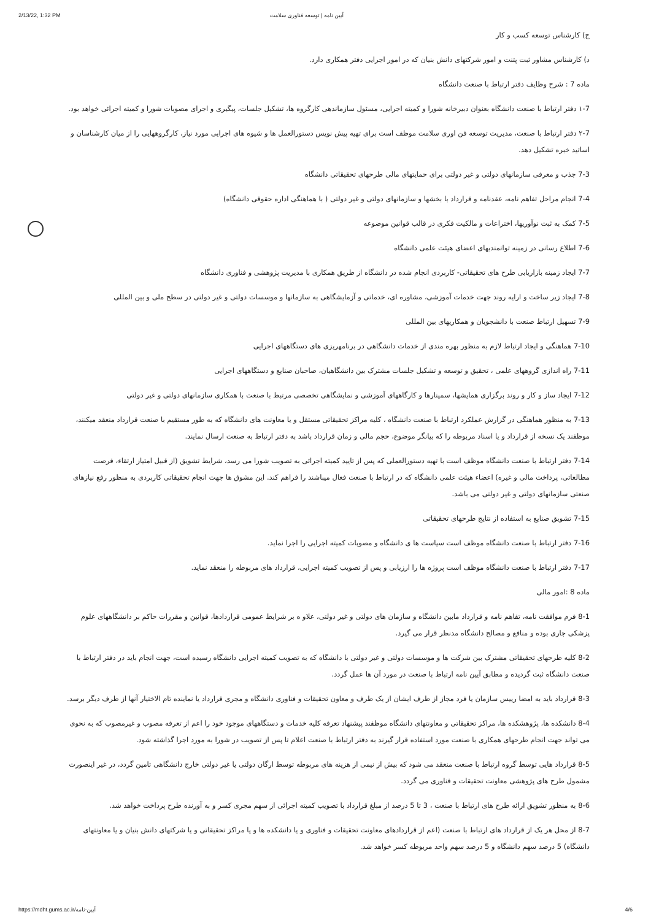2/13/22, 1:32 PM آیین نامه | توسعه فناوری سلامت
ج) کارشناس توسعه کسب و کار
د) کارشناس مشاور ثبت پتنت و امور شرکتهای دانش بنیان که در امور اجرایی دفتر همکاری دارد.
ماده 7 : شرح وظایف دفتر ارتباط با صنعت دانشگاه
۱-7 دفتر ارتباط با صنعت دانشگاه بعنوان دبیرخانه شورا و کمیته اجرایی، مسئول سازماندهی کارگروه ها، تشکیل جلسات، پیگیری و اجرای مصوبات شورا و کمیته اجرائی خواهد بود.
۲-7 دفتر ارتباط با صنعت، مدیریت توسعه فن اوری سلامت موظف است برای تهیه پیش نویس دستورالعمل ها و شیوه های اجرایی مورد نیاز، کارگروههایی را از میان کارشناسان و اساتید خبره تشکیل دهد.
7-3 جذب و معرفی سازمانهای دولتی و غیر دولتی برای حمایتهای مالی طرحهای تحقیقاتی دانشگاه
7-4 انجام مراحل تفاهم نامه، عقدنامه و قرارداد با بخشها و سازمانهای دولتی و غیر دولتی ( با هماهنگی اداره حقوقی دانشگاه)
7-5 کمک به ثبت نوآوریها، اختراعات و مالکیت فکری در قالب قوانین موضوعه
7-6 اطلاع رسانی در زمینه توانمندیهای اعضای هیئت علمی دانشگاه
7-7 ایجاد زمینه بازاریابی طرح های تحقیقاتی- کاربردی انجام شده در دانشگاه از طریق همکاری با مدیریت پژوهشی و فناوری دانشگاه
7-8 ایجاد زیر ساخت و ارایه روند جهت خدمات آموزشی، مشاوره ای، خدماتی و آزمایشگاهی به سازمانها و موسسات دولتی و غیر دولتی در سطح ملی و بین المللی
7-9 تسهیل ارتباط صنعت با دانشجویان و همکاریهای بین المللی
7-10 هماهنگی و ایجاد ارتباط لازم به منظور بهره مندی از خدمات دانشگاهی در برنامهریزی های دستگاههای اجرایی
7-11 راه اندازی گروههای علمی ، تحقیق و توسعه و تشکیل جلسات مشترک بین دانشگاهیان، صاحبان صنایع و دستگاههای اجرایی
7-12 ایجاد ساز و کار و روند برگزاری همایشها، سمینارها و کارگاههای آموزشی و نمایشگاهی تخصصی مرتبط با صنعت با همکاری سازمانهای دولتی و غیر دولتی
7-13 به منظور هماهنگی در گزارش عملکرد ارتباط با صنعت دانشگاه ، کلیه مراکز تحقیقاتی مستقل و یا معاونت های دانشگاه که به طور مستقیم با صنعت قرارداد منعقد میکنند، موظفند یک نسخه از قرارداد و یا اسناد مربوطه را که بیانگر موضوع، حجم مالی و زمان قرارداد باشد به دفتر ارتباط به صنعت ارسال نمایند.
7-14 دفتر ارتباط با صنعت دانشگاه موظف است با تهیه دستورالعملی که پس از تایید کمیته اجرائی به تصویب شورا می رسد، شرایط تشویق (از قبیل امتیاز ارتقاء، فرصت مطالعاتی، پرداخت مالی و غیره) اعضاء هیئت علمی دانشگاه که در ارتباط با صنعت فعال میباشند را فراهم کند. این مشوق ها جهت انجام تحقیقاتی کاربردی به منظور رفع نیازهای صنعتی سازمانهای دولتی و غیر دولتی می باشد.
7-15 تشویق صنایع به استفاده از نتایج طرحهای تحقیقاتی
7-16 دفتر ارتباط با صنعت دانشگاه موظف است سیاست ها ی دانشگاه و مصوبات کمیته اجرایی را اجرا نماید.
7-17 دفتر ارتباط با صنعت دانشگاه موظف است پروژه ها را ارزیابی و پس از تصویب کمیته اجرایی، قرارداد های مربوطه را منعقد نماید.
ماده 8 :امور مالی
8-1 فرم موافقت نامه، تفاهم نامه و قرارداد مابین دانشگاه و سازمان های دولتی و غیر دولتی، علاو ه بر شرایط عمومی قراردادها، قوانین و مقررات حاکم بر دانشگاههای علوم پزشکی جاری بوده و منافع و مصالح دانشگاه مدنظر قرار می گیرد.
8-2 کلیه طرحهای تحقیقاتی مشترک بین شرکت ها و موسسات دولتی و غیر دولتی با دانشگاه که به تصویب کمیته اجرایی دانشگاه رسیده است، جهت انجام باید در دفتر ارتباط با صنعت دانشگاه ثبت گردیده و مطابق آیین نامه ارتباط با صنعت در مورد آن ها عمل گردد.
8-3 قرارداد باید به امضا رییس سازمان یا فرد مجاز از طرف ایشان از یک طرف و معاون تحقیقات و فناوری دانشگاه و مجری قرارداد یا نماینده تام الاختیار آنها از طرف دیگر برسد.
8-4 دانشکده ها، پژوهشکده ها، مراکز تحقیقاتی و معاونتهای دانشگاه موظفند پیشنهاد تعرفه کلیه خدمات و دستگاههای موجود خود را اعم از تعرفه مصوب و غیرمصوب که به نحوی می تواند جهت انجام طرحهای همکاری با صنعت مورد استفاده قرار گیرند به دفتر ارتباط با صنعت اعلام تا پس از تصویب در شورا به مورد اجرا گذاشته شود.
8-5 قرارداد هایی توسط گروه ارتباط با صنعت منعقد می شود که بیش از نیمی از هزینه های مربوطه توسط ارگان دولتی یا غیر دولتی خارج دانشگاهی تامین گردد، در غیر اینصورت مشمول طرح های پژوهشی معاونت تحقیقات و فناوری می گردد.
8-6 به منظور تشویق ارائه طرح های ارتباط با صنعت ، 3 تا 5 درصد از مبلغ قرارداد با تصویب کمیته اجرائی از سهم مجری کسر و به آورنده طرح پرداخت خواهد شد.
8-7 از محل هر یک از قرارداد های ارتباط با صنعت (اعم از قراردادهای معاونت تحقیقات و فناوری و یا دانشکده ها و یا مراکز تحقیقاتی و یا شرکتهای دانش بنیان و یا معاونتهای دانشگاه) 5 درصد سهم دانشگاه و 5 درصد سهم واحد مربوطه کسر خواهد شد.
https://mdht.gums.ac.ir/آیین-نامه 4/6